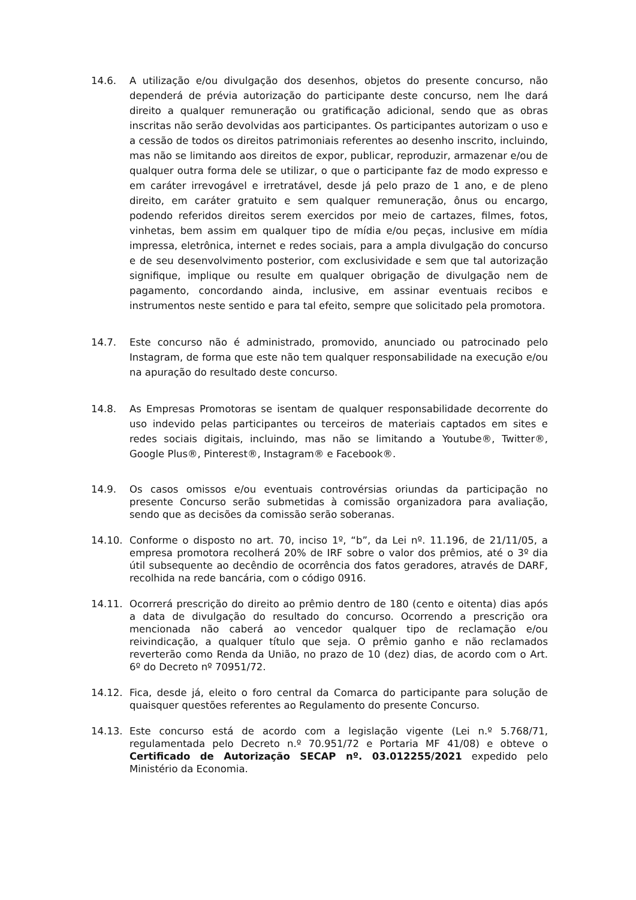14.6. A utilização e/ou divulgação dos desenhos, objetos do presente concurso, não dependerá de prévia autorização do participante deste concurso, nem lhe dará direito a qualquer remuneração ou gratificação adicional, sendo que as obras inscritas não serão devolvidas aos participantes. Os participantes autorizam o uso e a cessão de todos os direitos patrimoniais referentes ao desenho inscrito, incluindo, mas não se limitando aos direitos de expor, publicar, reproduzir, armazenar e/ou de qualquer outra forma dele se utilizar, o que o participante faz de modo expresso e em caráter irrevogável e irretratável, desde já pelo prazo de 1 ano, e de pleno direito, em caráter gratuito e sem qualquer remuneração, ônus ou encargo, podendo referidos direitos serem exercidos por meio de cartazes, filmes, fotos, vinhetas, bem assim em qualquer tipo de mídia e/ou peças, inclusive em mídia impressa, eletrônica, internet e redes sociais, para a ampla divulgação do concurso e de seu desenvolvimento posterior, com exclusividade e sem que tal autorização signifique, implique ou resulte em qualquer obrigação de divulgação nem de pagamento, concordando ainda, inclusive, em assinar eventuais recibos e instrumentos neste sentido e para tal efeito, sempre que solicitado pela promotora.
14.7. Este concurso não é administrado, promovido, anunciado ou patrocinado pelo Instagram, de forma que este não tem qualquer responsabilidade na execução e/ou na apuração do resultado deste concurso.
14.8. As Empresas Promotoras se isentam de qualquer responsabilidade decorrente do uso indevido pelas participantes ou terceiros de materiais captados em sites e redes sociais digitais, incluindo, mas não se limitando a Youtube®, Twitter®, Google Plus®, Pinterest®, Instagram® e Facebook®.
14.9. Os casos omissos e/ou eventuais controvérsias oriundas da participação no presente Concurso serão submetidas à comissão organizadora para avaliação, sendo que as decisões da comissão serão soberanas.
14.10. Conforme o disposto no art. 70, inciso 1º, “b”, da Lei nº. 11.196, de 21/11/05, a empresa promotora recolherá 20% de IRF sobre o valor dos prêmios, até o 3º dia útil subsequente ao decêndio de ocorrência dos fatos geradores, através de DARF, recolhida na rede bancária, com o código 0916.
14.11. Ocorrerá prescrição do direito ao prêmio dentro de 180 (cento e oitenta) dias após a data de divulgação do resultado do concurso. Ocorrendo a prescrição ora mencionada não caberá ao vencedor qualquer tipo de reclamação e/ou reivindicação, a qualquer título que seja. O prêmio ganho e não reclamados reverterão como Renda da União, no prazo de 10 (dez) dias, de acordo com o Art. 6º do Decreto nº 70951/72.
14.12. Fica, desde já, eleito o foro central da Comarca do participante para solução de quaisquer questões referentes ao Regulamento do presente Concurso.
14.13. Este concurso está de acordo com a legislação vigente (Lei n.º 5.768/71, regulamentada pelo Decreto n.º 70.951/72 e Portaria MF 41/08) e obteve o Certificado de Autorização SECAP nº. 03.012255/2021 expedido pelo Ministério da Economia.